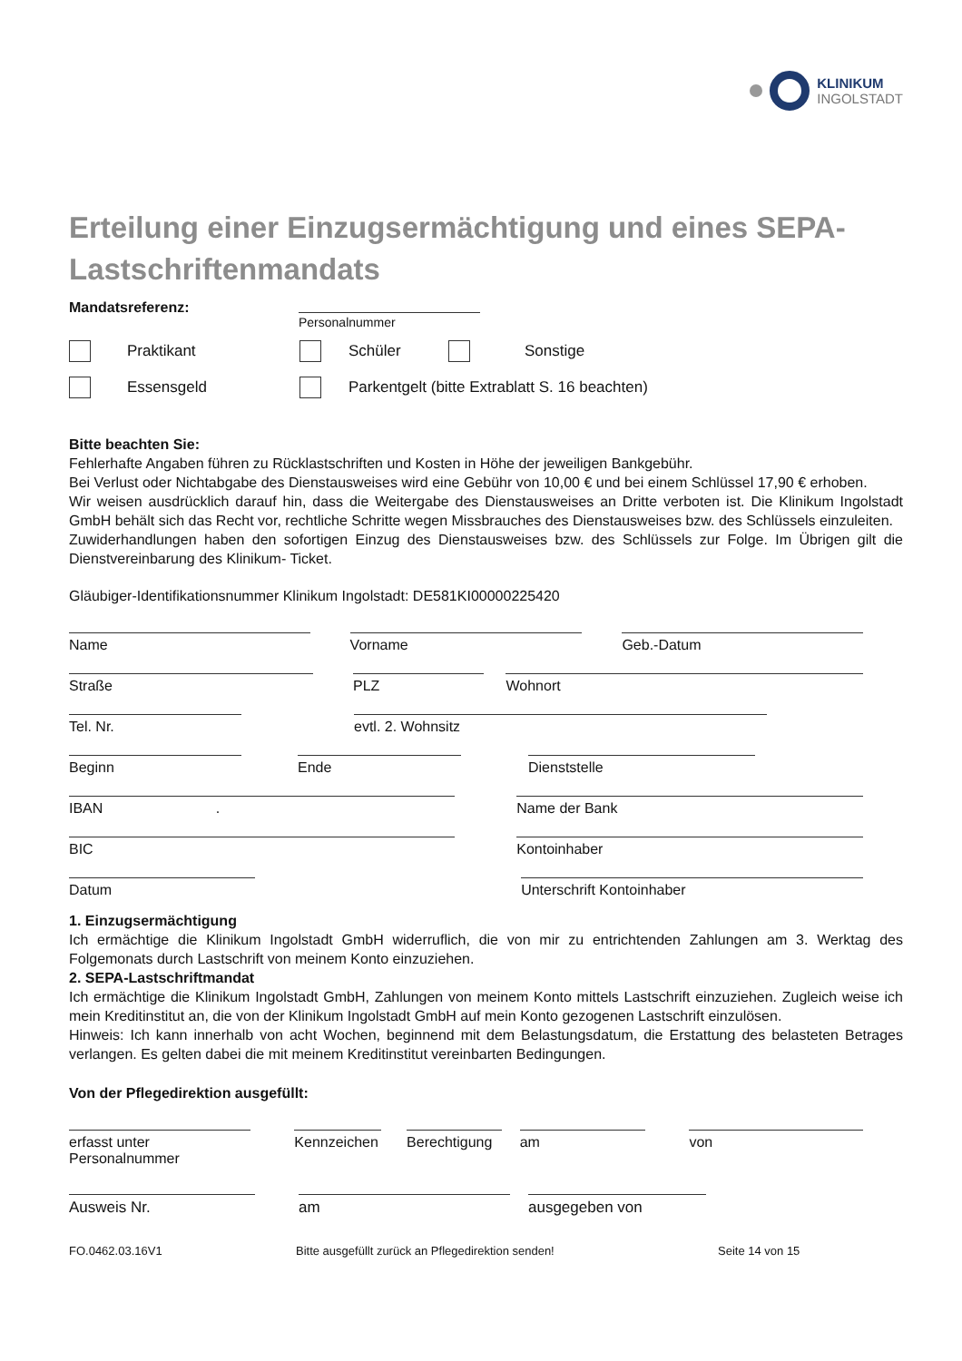KLINIKUM
INGOLSTADT
Erteilung einer Einzugsermächtigung und eines SEPA-Lastschriftenmandats
Mandatsreferenz:
Personalnummer
Praktikant Schüler Sonstige
Essensgeld Parkentgelt (bitte Extrablatt S. 16 beachten)
Bitte beachten Sie:
Fehlerhafte Angaben führen zu Rücklastschriften und Kosten in Höhe der jeweiligen Bankgebühr.
Bei Verlust oder Nichtabgabe des Dienstausweises wird eine Gebühr von 10,00 € und bei einem Schlüssel 17,90 € erhoben.
Wir weisen ausdrücklich darauf hin, dass die Weitergabe des Dienstausweises an Dritte verboten ist. Die Klinikum Ingolstadt GmbH behält sich das Recht vor, rechtliche Schritte wegen Missbrauches des Dienstausweises bzw. des Schlüssels einzuleiten.
Zuwiderhandlungen haben den sofortigen Einzug des Dienstausweises bzw. des Schlüssels zur Folge. Im Übrigen gilt die Dienstvereinbarung des Klinikum- Ticket.
Gläubiger-Identifikationsnummer Klinikum Ingolstadt: DE581KI00000225420
Name Vorname Geb.-Datum
Straße PLZ Wohnort
Tel. Nr. evtl. 2. Wohnsitz
Beginn Ende Dienststelle
IBAN . Name der Bank
BIC Kontoinhaber
Datum Unterschrift Kontoinhaber
1. Einzugsermächtigung
Ich ermächtige die Klinikum Ingolstadt GmbH widerruflich, die von mir zu entrichtenden Zahlungen am 3. Werktag des Folgemonats durch Lastschrift von meinem Konto einzuziehen.
2. SEPA-Lastschriftmandat
Ich ermächtige die Klinikum Ingolstadt GmbH, Zahlungen von meinem Konto mittels Lastschrift einzuziehen. Zugleich weise ich mein Kreditinstitut an, die von der Klinikum Ingolstadt GmbH auf mein Konto gezogenen Lastschrift einzulösen.
Hinweis: Ich kann innerhalb von acht Wochen, beginnend mit dem Belastungsdatum, die Erstattung des belasteten Betrages verlangen. Es gelten dabei die mit meinem Kreditinstitut vereinbarten Bedingungen.
Von der Pflegedirektion ausgefüllt:
erfasst unter Personalnummer
Kennzeichen
Berechtigung
am von
Ausweis Nr. am ausgegeben von
FO.0462.03.16V1 Bitte ausgefüllt zurück an Pflegedirektion senden! Seite 14 von 15